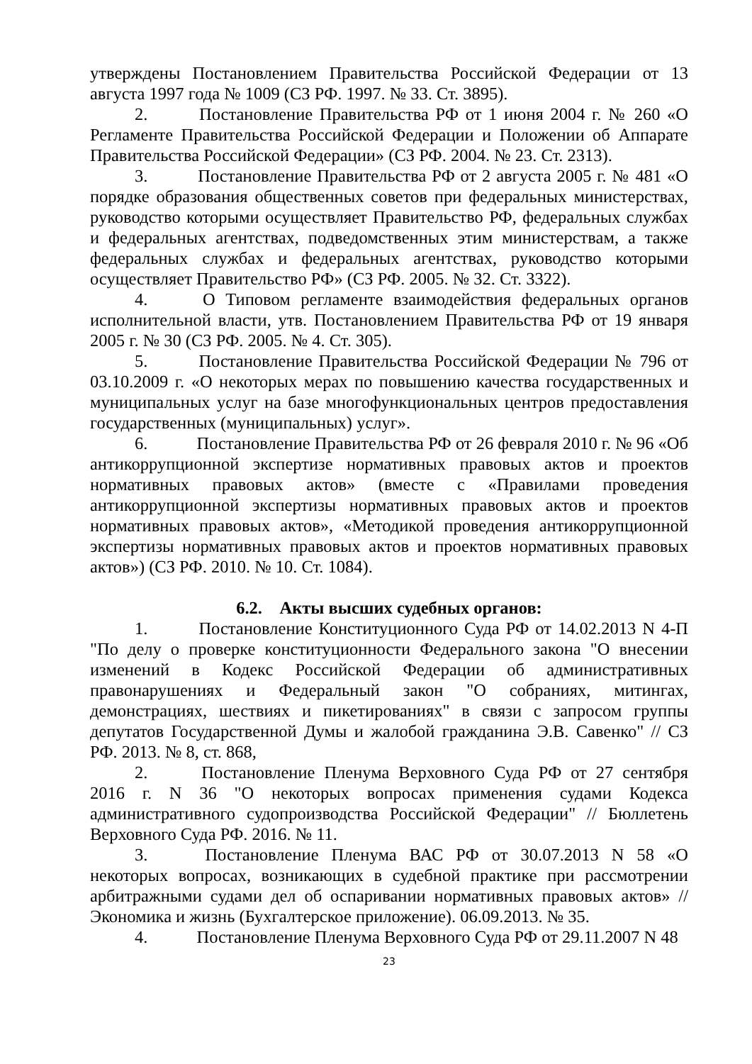утверждены Постановлением Правительства Российской Федерации от 13 августа 1997 года № 1009 (СЗ РФ. 1997. № 33. Ст. 3895).
2. Постановление Правительства РФ от 1 июня 2004 г. № 260 «О Регламенте Правительства Российской Федерации и Положении об Аппарате Правительства Российской Федерации» (СЗ РФ. 2004. № 23. Ст. 2313).
3. Постановление Правительства РФ от 2 августа 2005 г. № 481 «О порядке образования общественных советов при федеральных министерствах, руководство которыми осуществляет Правительство РФ, федеральных службах и федеральных агентствах, подведомственных этим министерствам, а также федеральных службах и федеральных агентствах, руководство которыми осуществляет Правительство РФ» (СЗ РФ. 2005. № 32. Ст. 3322).
4. О Типовом регламенте взаимодействия федеральных органов исполнительной власти, утв. Постановлением Правительства РФ от 19 января 2005 г. № 30 (СЗ РФ. 2005. № 4. Ст. 305).
5. Постановление Правительства Российской Федерации № 796 от 03.10.2009 г. «О некоторых мерах по повышению качества государственных и муниципальных услуг на базе многофункциональных центров предоставления государственных (муниципальных) услуг».
6. Постановление Правительства РФ от 26 февраля 2010 г. № 96 «Об антикоррупционной экспертизе нормативных правовых актов и проектов нормативных правовых актов» (вместе с «Правилами проведения антикоррупционной экспертизы нормативных правовых актов и проектов нормативных правовых актов», «Методикой проведения антикоррупционной экспертизы нормативных правовых актов и проектов нормативных правовых актов») (СЗ РФ. 2010. № 10. Ст. 1084).
6.2. Акты высших судебных органов:
1. Постановление Конституционного Суда РФ от 14.02.2013 N 4-П "По делу о проверке конституционности Федерального закона "О внесении изменений в Кодекс Российской Федерации об административных правонарушениях и Федеральный закон "О собраниях, митингах, демонстрациях, шествиях и пикетированиях" в связи с запросом группы депутатов Государственной Думы и жалобой гражданина Э.В. Савенко" // СЗ РФ. 2013. № 8, ст. 868,
2. Постановление Пленума Верховного Суда РФ от 27 сентября 2016 г. N 36 "О некоторых вопросах применения судами Кодекса административного судопроизводства Российской Федерации" // Бюллетень Верховного Суда РФ. 2016. № 11.
3. Постановление Пленума ВАС РФ от 30.07.2013 N 58 «О некоторых вопросах, возникающих в судебной практике при рассмотрении арбитражными судами дел об оспаривании нормативных правовых актов» // Экономика и жизнь (Бухгалтерское приложение). 06.09.2013. № 35.
4. Постановление Пленума Верховного Суда РФ от 29.11.2007 N 48
23